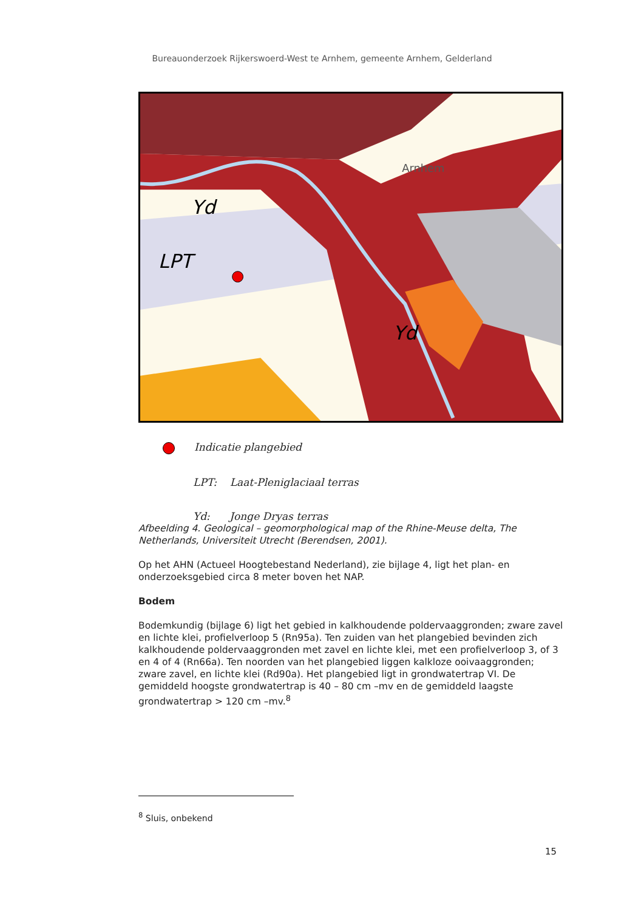Bureauonderzoek Rijkerswoerd-West te Arnhem, gemeente Arnhem, Gelderland
Arnhem
Yd
LPT
Yd
Indicatie plangebied
LPT: Laat-Pleniglaciaal terras
Yd: Jonge Dryas terras
Afbeelding 4. Geological – geomorphological map of the Rhine-Meuse delta, The Netherlands, Universiteit Utrecht (Berendsen, 2001).
Op het AHN (Actueel Hoogtebestand Nederland), zie bijlage 4, ligt het plan- en onderzoeksgebied circa 8 meter boven het NAP.
Bodem
Bodemkundig (bijlage 6) ligt het gebied in kalkhoudende poldervaaggronden; zware zavel en lichte klei, profielverloop 5 (Rn95a). Ten zuiden van het plangebied bevinden zich kalkhoudende poldervaaggronden met zavel en lichte klei, met een profielverloop 3, of 3 en 4 of 4 (Rn66a). Ten noorden van het plangebied liggen kalkloze ooivaaggronden; zware zavel, en lichte klei (Rd90a). Het plangebied ligt in grondwatertrap VI. De gemiddeld hoogste grondwatertrap is 40 – 80 cm –mv en de gemiddeld laagste grondwatertrap > 120 cm –mv.<sup>8</sup>
<sup>8</sup> Sluis, onbekend
15